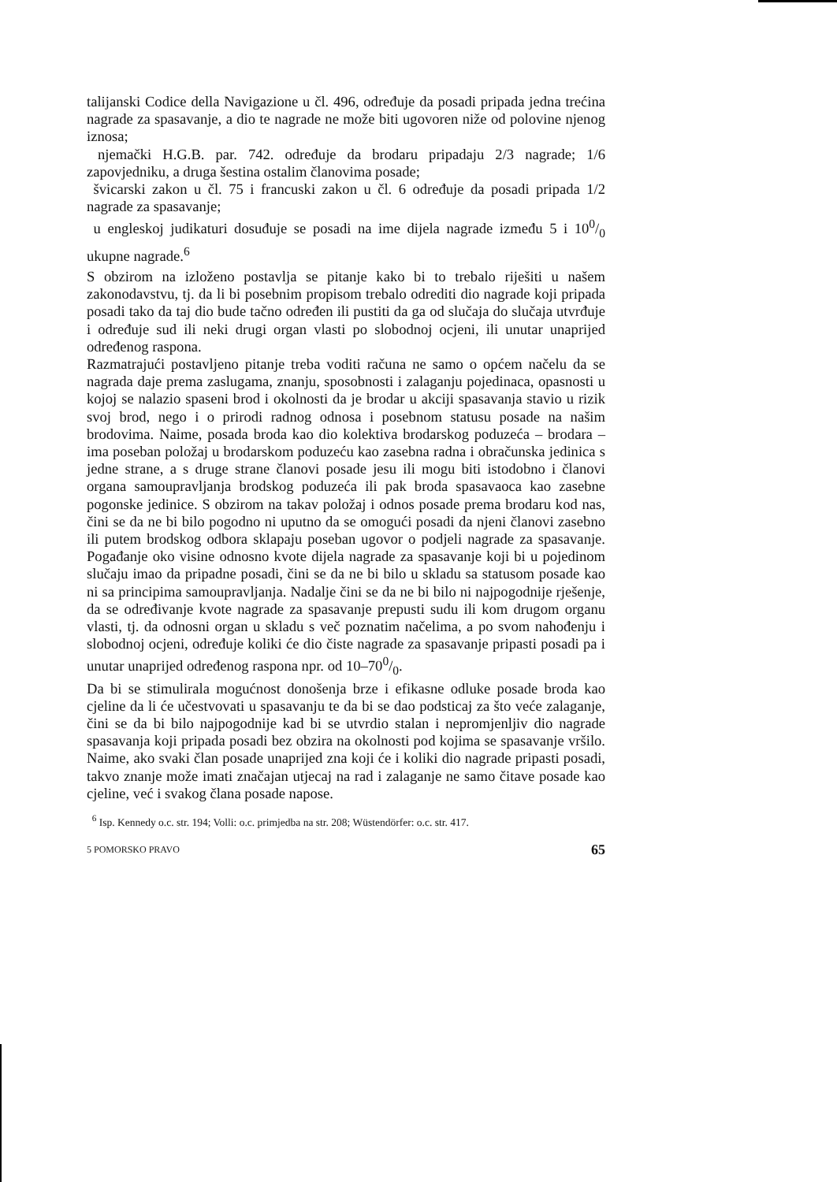talijanski Codice della Navigazione u čl. 496, određuje da posadi pripada jedna trećina nagrade za spasavanje, a dio te nagrade ne može biti ugovoren niže od polovine njenog iznosa;
njemački H.G.B. par. 742. određuje da brodaru pripadaju 2/3 nagrade; 1/6 zapovjedniku, a druga šestina ostalim članovima posade;
švicarski zakon u čl. 75 i francuski zakon u čl. 6 određuje da posadi pripada 1/2 nagrade za spasavanje;
u engleskoj judikaturi dosuđuje se posadi na ime dijela nagrade između 5 i 100/0 ukupne nagrade.<sup>6</sup>
S obzirom na izloženo postavlja se pitanje kako bi to trebalo riješiti u našem zakonodavstvu, tj. da li bi posebnim propisom trebalo odrediti dio nagrade koji pripada posadi tako da taj dio bude tačno određen ili pustiti da ga od slučaja do slučaja utvrđuje i određuje sud ili neki drugi organ vlasti po slobodnoj ocjeni, ili unutar unaprijed određenog raspona.
Razmatrajući postavljeno pitanje treba voditi računa ne samo o općem načelu da se nagrada daje prema zaslugama, znanju, sposobnosti i zalaganju pojedinaca, opasnosti u kojoj se nalazio spaseni brod i okolnosti da je brodar u akciji spasavanja stavio u rizik svoj brod, nego i o prirodi radnog odnosa i posebnom statusu posade na našim brodovima. Naime, posada broda kao dio kolektiva brodarskog poduzeća – brodara – ima poseban položaj u brodarskom poduzeću kao zasebna radna i obračunska jedinica s jedne strane, a s druge strane članovi posade jesu ili mogu biti istodobno i članovi organa samoupravljanja brodskog poduzeća ili pak broda spasavaoca kao zasebne pogonske jedinice. S obzirom na takav položaj i odnos posade prema brodaru kod nas, čini se da ne bi bilo pogodno ni uputno da se omogući posadi da njeni članovi zasebno ili putem brodskog odbora sklapaju poseban ugovor o podjeli nagrade za spasavanje. Pogađanje oko visine odnosno kvote dijela nagrade za spasavanje koji bi u pojedinom slučaju imao da pripadne posadi, čini se da ne bi bilo u skladu sa statusom posade kao ni sa principima samoupravljanja. Nadalje čini se da ne bi bilo ni najpogodnije rješenje, da se određivanje kvote nagrade za spasavanje prepusti sudu ili kom drugom organu vlasti, tj. da odnosni organ u skladu s več poznatim načelima, a po svom nahođenju i slobodnoj ocjeni, određuje koliki će dio čiste nagrade za spasavanje pripasti posadi pa i unutar unaprijed određenog raspona npr. od 10–700/0.
Da bi se stimulirala mogućnost donošenja brze i efikasne odluke posade broda kao cjeline da li će učestvovati u spasavanju te da bi se dao podsticaj za što veće zalaganje, čini se da bi bilo najpogodnije kad bi se utvrdio stalan i nepromjenljiv dio nagrade spasavanja koji pripada posadi bez obzira na okolnosti pod kojima se spasavanje vršilo. Naime, ako svaki član posade unaprijed zna koji će i koliki dio nagrade pripasti posadi, takvo znanje može imati značajan utjecaj na rad i zalaganje ne samo čitave posade kao cjeline, već i svakog člana posade napose.
<sup>6</sup> Isp. Kennedy o.c. str. 194; Volli: o.c. primjedba na str. 208; Wüstendörfer: o.c. str. 417.
5 POMORSKO PRAVO 65